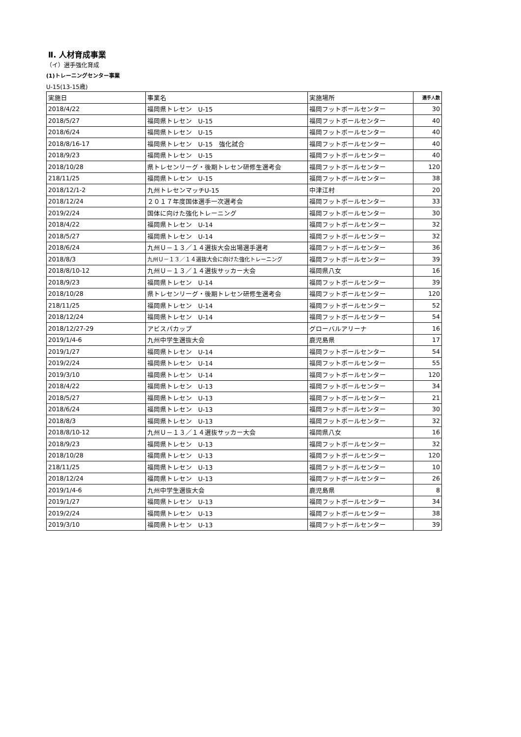Ⅱ. 人材育成事業
（イ）選手強化育成
(1)トレーニングセンター事業
U-15(13-15歳)
| 実施日 | 事業名 | 実施場所 | 選手人数 |
| 2018/4/22 | 福岡県トレセン U-15 | 福岡フットボールセンター | 30 |
| 2018/5/27 | 福岡県トレセン U-15 | 福岡フットボールセンター | 40 |
| 2018/6/24 | 福岡県トレセン U-15 | 福岡フットボールセンター | 40 |
| 2018/8/16-17 | 福岡県トレセン U-15 強化試合 | 福岡フットボールセンター | 40 |
| 2018/9/23 | 福岡県トレセン U-15 | 福岡フットボールセンター | 40 |
| 2018/10/28 | 県トレセンリーグ・後期トレセン研修生選考会 | 福岡フットボールセンター | 120 |
| 218/11/25 | 福岡県トレセン U-15 | 福岡フットボールセンター | 38 |
| 2018/12/1-2 | 九州トレセンマッチU-15 | 中津江村 | 20 |
| 2018/12/24 | ２０１７年度国体選手一次選考会 | 福岡フットボールセンター | 33 |
| 2019/2/24 | 国体に向けた強化トレーニング | 福岡フットボールセンター | 30 |
| 2018/4/22 | 福岡県トレセン U-14 | 福岡フットボールセンター | 32 |
| 2018/5/27 | 福岡県トレセン U-14 | 福岡フットボールセンター | 32 |
| 2018/6/24 | 九州Ｕ－１３／１４選抜大会出場選手選考 | 福岡フットボールセンター | 36 |
| 2018/8/3 | 九州Ｕ－１３／１４選抜大会に向けた強化トレーニング | 福岡フットボールセンター | 39 |
| 2018/8/10-12 | 九州Ｕ－１３／１４選抜サッカー大会 | 福岡県八女 | 16 |
| 2018/9/23 | 福岡県トレセン U-14 | 福岡フットボールセンター | 39 |
| 2018/10/28 | 県トレセンリーグ・後期トレセン研修生選考会 | 福岡フットボールセンター | 120 |
| 218/11/25 | 福岡県トレセン U-14 | 福岡フットボールセンター | 52 |
| 2018/12/24 | 福岡県トレセン U-14 | 福岡フットボールセンター | 54 |
| 2018/12/27-29 | アビスパカップ | グローバルアリーナ | 16 |
| 2019/1/4-6 | 九州中学生選抜大会 | 鹿児島県 | 17 |
| 2019/1/27 | 福岡県トレセン U-14 | 福岡フットボールセンター | 54 |
| 2019/2/24 | 福岡県トレセン U-14 | 福岡フットボールセンター | 55 |
| 2019/3/10 | 福岡県トレセン U-14 | 福岡フットボールセンター | 120 |
| 2018/4/22 | 福岡県トレセン U-13 | 福岡フットボールセンター | 34 |
| 2018/5/27 | 福岡県トレセン U-13 | 福岡フットボールセンター | 21 |
| 2018/6/24 | 福岡県トレセン U-13 | 福岡フットボールセンター | 30 |
| 2018/8/3 | 福岡県トレセン U-13 | 福岡フットボールセンター | 32 |
| 2018/8/10-12 | 九州Ｕ－１３／１４選抜サッカー大会 | 福岡県八女 | 16 |
| 2018/9/23 | 福岡県トレセン U-13 | 福岡フットボールセンター | 32 |
| 2018/10/28 | 福岡県トレセン U-13 | 福岡フットボールセンター | 120 |
| 218/11/25 | 福岡県トレセン U-13 | 福岡フットボールセンター | 10 |
| 2018/12/24 | 福岡県トレセン U-13 | 福岡フットボールセンター | 26 |
| 2019/1/4-6 | 九州中学生選抜大会 | 鹿児島県 | 8 |
| 2019/1/27 | 福岡県トレセン U-13 | 福岡フットボールセンター | 34 |
| 2019/2/24 | 福岡県トレセン U-13 | 福岡フットボールセンター | 38 |
| 2019/3/10 | 福岡県トレセン U-13 | 福岡フットボールセンター | 39 |